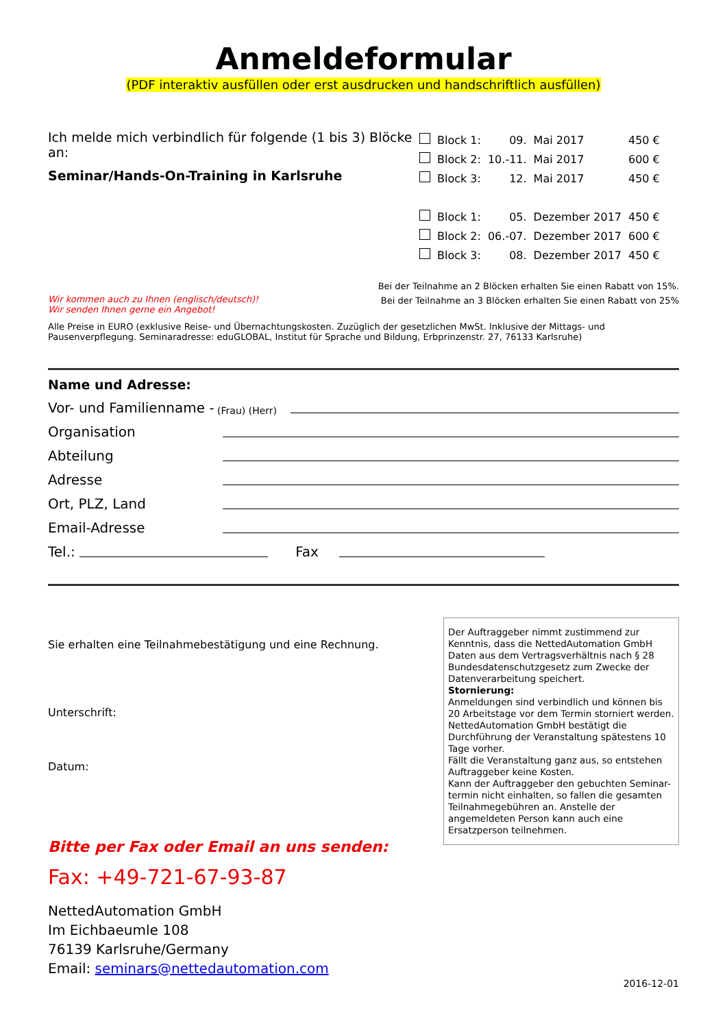Anmeldeformular
(PDF interaktiv ausfüllen oder erst ausdrucken und handschriftlich ausfüllen)
Ich melde mich verbindlich für folgende (1 bis 3) Blöcke an:
Seminar/Hands-On-Training in Karlsruhe
| | Block 1: | 09. | Mai 2017 | 450 € |
| | Block 2: | 10.-11. | Mai 2017 | 600 € |
| | Block 3: | 12. | Mai 2017 | 450 € |
| | Block 1: | 05. | Dezember 2017 | 450 € |
| | Block 2: | 06.-07. | Dezember 2017 | 600 € |
| | Block 3: | 08. | Dezember 2017 | 450 € |
Bei der Teilnahme an 2 Blöcken erhalten Sie einen Rabatt von 15%.
Bei der Teilnahme an 3 Blöcken erhalten Sie einen Rabatt von 25%
Wir kommen auch zu Ihnen (englisch/deutsch)!
Wir senden Ihnen gerne ein Angebot!
Alle Preise in EURO (exklusive Reise- und Übernachtungskosten. Zuzüglich der gesetzlichen MwSt. Inklusive der Mittags- und Pausenverpflegung. Seminaradresse: eduGLOBAL, Institut für Sprache und Bildung, Erbprinzenstr. 27, 76133 Karlsruhe)
Name und Adresse:
Vor- und Familienname - (Frau) (Herr)
Organisation
Abteilung
Adresse
Ort, PLZ, Land
Email-Adresse
Tel.: Fax
Sie erhalten eine Teilnahmebestätigung und eine Rechnung.
Unterschrift:
Datum:
Der Auftraggeber nimmt zustimmend zur Kenntnis, dass die NettedAutomation GmbH Daten aus dem Vertragsverhältnis nach § 28 Bundesdatenschutzgesetz zum Zwecke der Datenverarbeitung speichert.
Stornierung:
Anmeldungen sind verbindlich und können bis 20 Arbeitstage vor dem Termin storniert werden. NettedAutomation GmbH bestätigt die Durchführung der Veranstaltung spätestens 10 Tage vorher.
Fällt die Veranstaltung ganz aus, so entstehen Auftraggeber keine Kosten.
Kann der Auftraggeber den gebuchten Seminar-termin nicht einhalten, so fallen die gesamten Teilnahmegebühren an. Anstelle der angemeldeten Person kann auch eine Ersatzperson teilnehmen.
Bitte per Fax oder Email an uns senden:
Fax: +49-721-67-93-87
NettedAutomation GmbH
Im Eichbaeumle 108
76139 Karlsruhe/Germany
Email: seminars@nettedautomation.com
2016-12-01